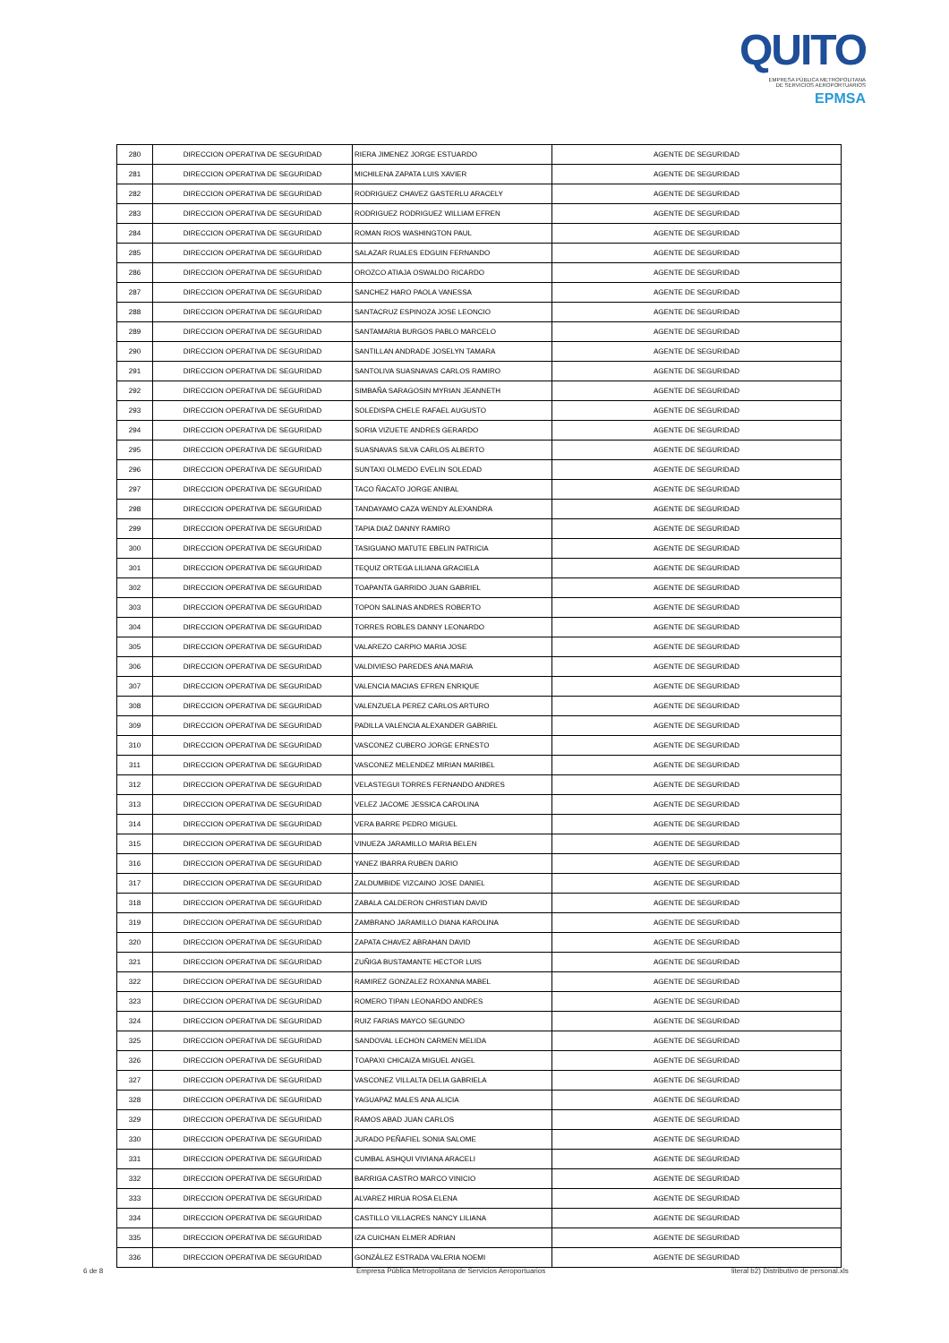QUITO
EMPRESA PÚBLICA METROPOLITANA
DE SERVICIOS AEROPORTUARIOS EPMSA
| 280 | DIRECCION OPERATIVA DE SEGURIDAD | RIERA JIMENEZ JORGE ESTUARDO | AGENTE DE SEGURIDAD |
| 281 | DIRECCION OPERATIVA DE SEGURIDAD | MICHILENA ZAPATA LUIS XAVIER | AGENTE DE SEGURIDAD |
| 282 | DIRECCION OPERATIVA DE SEGURIDAD | RODRIGUEZ CHAVEZ GASTERLU ARACELY | AGENTE DE SEGURIDAD |
| 283 | DIRECCION OPERATIVA DE SEGURIDAD | RODRIGUEZ RODRIGUEZ WILLIAM EFREN | AGENTE DE SEGURIDAD |
| 284 | DIRECCION OPERATIVA DE SEGURIDAD | ROMAN RIOS WASHINGTON PAUL | AGENTE DE SEGURIDAD |
| 285 | DIRECCION OPERATIVA DE SEGURIDAD | SALAZAR RUALES EDGUIN FERNANDO | AGENTE DE SEGURIDAD |
| 286 | DIRECCION OPERATIVA DE SEGURIDAD | OROZCO ATIAJA OSWALDO RICARDO | AGENTE DE SEGURIDAD |
| 287 | DIRECCION OPERATIVA DE SEGURIDAD | SANCHEZ HARO PAOLA VANESSA | AGENTE DE SEGURIDAD |
| 288 | DIRECCION OPERATIVA DE SEGURIDAD | SANTACRUZ ESPINOZA JOSE LEONCIO | AGENTE DE SEGURIDAD |
| 289 | DIRECCION OPERATIVA DE SEGURIDAD | SANTAMARIA BURGOS PABLO MARCELO | AGENTE DE SEGURIDAD |
| 290 | DIRECCION OPERATIVA DE SEGURIDAD | SANTILLAN ANDRADE JOSELYN TAMARA | AGENTE DE SEGURIDAD |
| 291 | DIRECCION OPERATIVA DE SEGURIDAD | SANTOLIVA SUASNAVAS CARLOS RAMIRO | AGENTE DE SEGURIDAD |
| 292 | DIRECCION OPERATIVA DE SEGURIDAD | SIMBAÑA SARAGOSIN MYRIAN JEANNETH | AGENTE DE SEGURIDAD |
| 293 | DIRECCION OPERATIVA DE SEGURIDAD | SOLEDISPA CHELE RAFAEL AUGUSTO | AGENTE DE SEGURIDAD |
| 294 | DIRECCION OPERATIVA DE SEGURIDAD | SORIA VIZUETE ANDRES GERARDO | AGENTE DE SEGURIDAD |
| 295 | DIRECCION OPERATIVA DE SEGURIDAD | SUASNAVAS SILVA CARLOS ALBERTO | AGENTE DE SEGURIDAD |
| 296 | DIRECCION OPERATIVA DE SEGURIDAD | SUNTAXI OLMEDO EVELIN SOLEDAD | AGENTE DE SEGURIDAD |
| 297 | DIRECCION OPERATIVA DE SEGURIDAD | TACO ÑACATO JORGE ANIBAL | AGENTE DE SEGURIDAD |
| 298 | DIRECCION OPERATIVA DE SEGURIDAD | TANDAYAMO CAZA WENDY ALEXANDRA | AGENTE DE SEGURIDAD |
| 299 | DIRECCION OPERATIVA DE SEGURIDAD | TAPIA DIAZ DANNY RAMIRO | AGENTE DE SEGURIDAD |
| 300 | DIRECCION OPERATIVA DE SEGURIDAD | TASIGUANO MATUTE EBELIN PATRICIA | AGENTE DE SEGURIDAD |
| 301 | DIRECCION OPERATIVA DE SEGURIDAD | TEQUIZ ORTEGA LILIANA GRACIELA | AGENTE DE SEGURIDAD |
| 302 | DIRECCION OPERATIVA DE SEGURIDAD | TOAPANTA GARRIDO JUAN GABRIEL | AGENTE DE SEGURIDAD |
| 303 | DIRECCION OPERATIVA DE SEGURIDAD | TOPON SALINAS ANDRES ROBERTO | AGENTE DE SEGURIDAD |
| 304 | DIRECCION OPERATIVA DE SEGURIDAD | TORRES ROBLES DANNY LEONARDO | AGENTE DE SEGURIDAD |
| 305 | DIRECCION OPERATIVA DE SEGURIDAD | VALAREZO CARPIO MARIA JOSE | AGENTE DE SEGURIDAD |
| 306 | DIRECCION OPERATIVA DE SEGURIDAD | VALDIVIESO PAREDES ANA MARIA | AGENTE DE SEGURIDAD |
| 307 | DIRECCION OPERATIVA DE SEGURIDAD | VALENCIA MACIAS EFREN ENRIQUE | AGENTE DE SEGURIDAD |
| 308 | DIRECCION OPERATIVA DE SEGURIDAD | VALENZUELA PEREZ CARLOS ARTURO | AGENTE DE SEGURIDAD |
| 309 | DIRECCION OPERATIVA DE SEGURIDAD | PADILLA VALENCIA ALEXANDER GABRIEL | AGENTE DE SEGURIDAD |
| 310 | DIRECCION OPERATIVA DE SEGURIDAD | VASCONEZ CUBERO JORGE ERNESTO | AGENTE DE SEGURIDAD |
| 311 | DIRECCION OPERATIVA DE SEGURIDAD | VASCONEZ MELENDEZ MIRIAN MARIBEL | AGENTE DE SEGURIDAD |
| 312 | DIRECCION OPERATIVA DE SEGURIDAD | VELASTEGUI TORRES FERNANDO ANDRES | AGENTE DE SEGURIDAD |
| 313 | DIRECCION OPERATIVA DE SEGURIDAD | VELEZ JACOME JESSICA CAROLINA | AGENTE DE SEGURIDAD |
| 314 | DIRECCION OPERATIVA DE SEGURIDAD | VERA BARRE PEDRO MIGUEL | AGENTE DE SEGURIDAD |
| 315 | DIRECCION OPERATIVA DE SEGURIDAD | VINUEZA JARAMILLO MARIA BELEN | AGENTE DE SEGURIDAD |
| 316 | DIRECCION OPERATIVA DE SEGURIDAD | YANEZ IBARRA RUBEN DARIO | AGENTE DE SEGURIDAD |
| 317 | DIRECCION OPERATIVA DE SEGURIDAD | ZALDUMBIDE VIZCAINO JOSE DANIEL | AGENTE DE SEGURIDAD |
| 318 | DIRECCION OPERATIVA DE SEGURIDAD | ZABALA CALDERON CHRISTIAN DAVID | AGENTE DE SEGURIDAD |
| 319 | DIRECCION OPERATIVA DE SEGURIDAD | ZAMBRANO JARAMILLO DIANA KAROLINA | AGENTE DE SEGURIDAD |
| 320 | DIRECCION OPERATIVA DE SEGURIDAD | ZAPATA CHAVEZ ABRAHAN DAVID | AGENTE DE SEGURIDAD |
| 321 | DIRECCION OPERATIVA DE SEGURIDAD | ZUÑIGA BUSTAMANTE HECTOR LUIS | AGENTE DE SEGURIDAD |
| 322 | DIRECCION OPERATIVA DE SEGURIDAD | RAMIREZ GONZALEZ ROXANNA MABEL | AGENTE DE SEGURIDAD |
| 323 | DIRECCION OPERATIVA DE SEGURIDAD | ROMERO TIPAN LEONARDO ANDRES | AGENTE DE SEGURIDAD |
| 324 | DIRECCION OPERATIVA DE SEGURIDAD | RUIZ FARIAS MAYCO SEGUNDO | AGENTE DE SEGURIDAD |
| 325 | DIRECCION OPERATIVA DE SEGURIDAD | SANDOVAL LECHON CARMEN MELIDA | AGENTE DE SEGURIDAD |
| 326 | DIRECCION OPERATIVA DE SEGURIDAD | TOAPAXI CHICAIZA MIGUEL ANGEL | AGENTE DE SEGURIDAD |
| 327 | DIRECCION OPERATIVA DE SEGURIDAD | VASCONEZ VILLALTA DELIA GABRIELA | AGENTE DE SEGURIDAD |
| 328 | DIRECCION OPERATIVA DE SEGURIDAD | YAGUAPAZ MALES ANA ALICIA | AGENTE DE SEGURIDAD |
| 329 | DIRECCION OPERATIVA DE SEGURIDAD | RAMOS ABAD JUAN CARLOS | AGENTE DE SEGURIDAD |
| 330 | DIRECCION OPERATIVA DE SEGURIDAD | JURADO PEÑAFIEL SONIA SALOME | AGENTE DE SEGURIDAD |
| 331 | DIRECCION OPERATIVA DE SEGURIDAD | CUMBAL ASHQUI VIVIANA ARACELI | AGENTE DE SEGURIDAD |
| 332 | DIRECCION OPERATIVA DE SEGURIDAD | BARRIGA CASTRO MARCO VINICIO | AGENTE DE SEGURIDAD |
| 333 | DIRECCION OPERATIVA DE SEGURIDAD | ALVAREZ HIRUA ROSA ELENA | AGENTE DE SEGURIDAD |
| 334 | DIRECCION OPERATIVA DE SEGURIDAD | CASTILLO VILLACRES NANCY LILIANA | AGENTE DE SEGURIDAD |
| 335 | DIRECCION OPERATIVA DE SEGURIDAD | IZA CUICHAN ELMER ADRIAN | AGENTE DE SEGURIDAD |
| 336 | DIRECCION OPERATIVA DE SEGURIDAD | GONZÁLEZ ESTRADA VALERIA NOEMI | AGENTE DE SEGURIDAD |
6 de 8
Empresa Pública Metropolitana de Servicios Aeroportuarios
literal b2) Distributivo de personal.xls